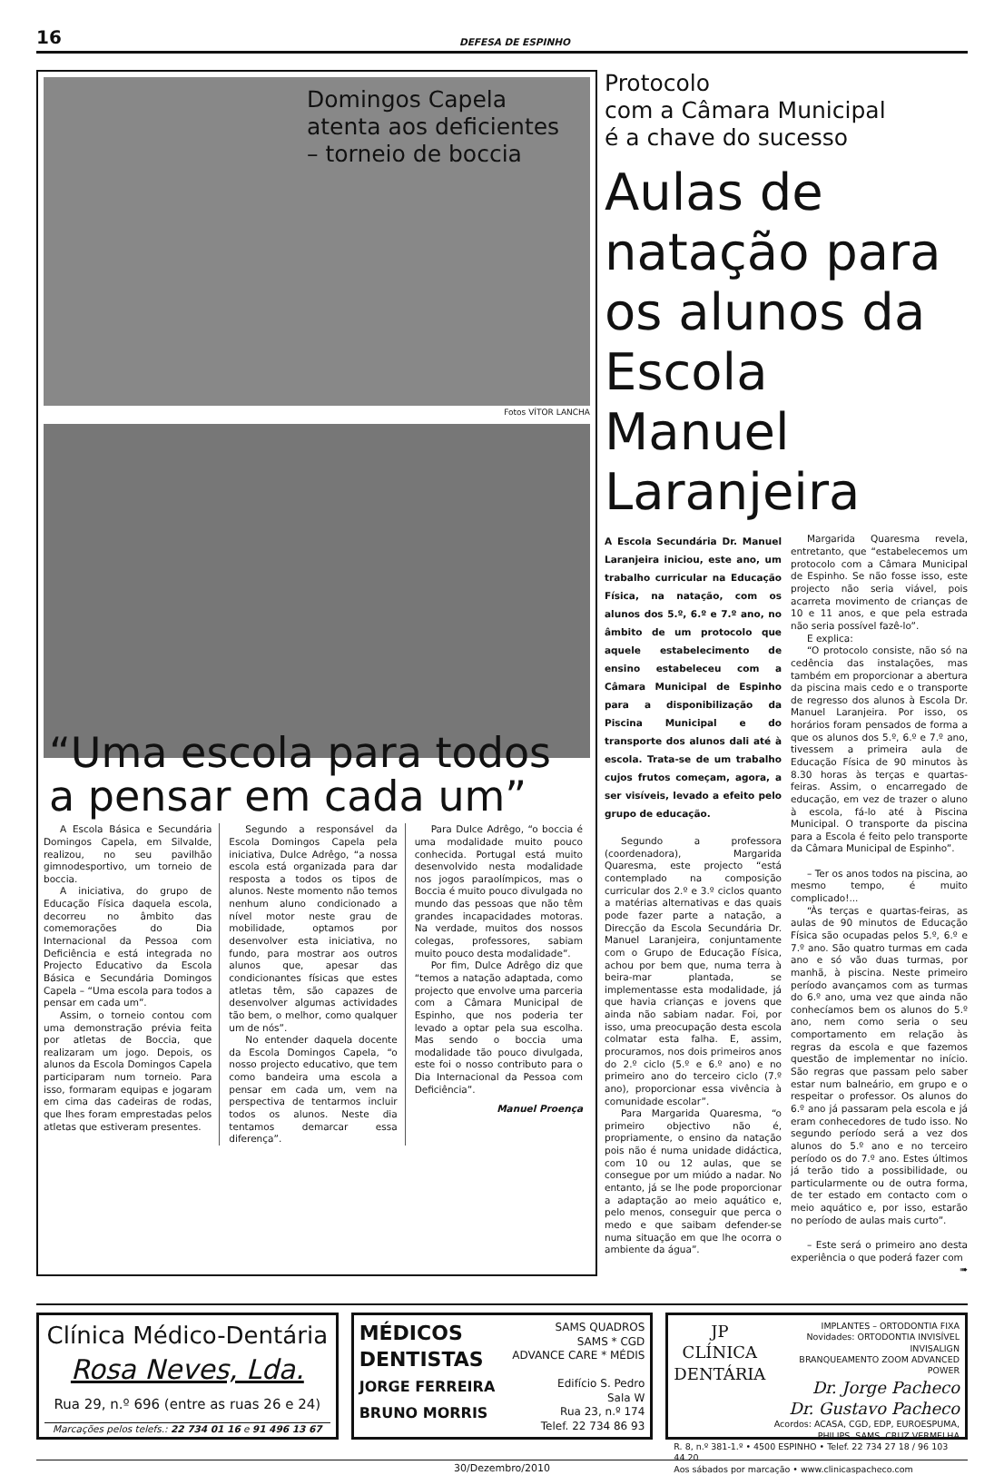16 DEFESA DE ESPINHO
Domingos Capela
atenta aos deficientes
– torneio de boccia
Fotos VÍTOR LANCHA
“Uma escola para todos
a pensar em cada um”
A Escola Básica e Secundária Domingos Capela, em Silvalde, realizou, no seu pavilhão gimnodesportivo, um torneio de boccia.
A iniciativa, do grupo de Educação Física daquela escola, decorreu no âmbito das comemorações do Dia Internacional da Pessoa com Deficiência e está integrada no Projecto Educativo da Escola Básica e Secundária Domingos Capela – “Uma escola para todos a pensar em cada um”.
Assim, o torneio contou com uma demonstração prévia feita por atletas de Boccia, que realizaram um jogo. Depois, os alunos da Escola Domingos Capela participaram num torneio. Para isso, formaram equipas e jogaram em cima das cadeiras de rodas, que lhes foram emprestadas pelos atletas que estiveram presentes.
Segundo a responsável da Escola Domingos Capela pela iniciativa, Dulce Adrêgo, “a nossa escola está organizada para dar resposta a todos os tipos de alunos. Neste momento não temos nenhum aluno condicionado a nível motor neste grau de mobilidade, optamos por desenvolver esta iniciativa, no fundo, para mostrar aos outros alunos que, apesar das condicionantes físicas que estes atletas têm, são capazes de desenvolver algumas actividades tão bem, o melhor, como qualquer um de nós”.
No entender daquela docente da Escola Domingos Capela, “o nosso projecto educativo, que tem como bandeira uma escola a pensar em cada um, vem na perspectiva de tentarmos incluir todos os alunos. Neste dia tentamos demarcar essa diferença”.
Para Dulce Adrêgo, “o boccia é uma modalidade muito pouco conhecida. Portugal está muito desenvolvido nesta modalidade nos jogos paraolímpicos, mas o Boccia é muito pouco divulgada no mundo das pessoas que não têm grandes incapacidades motoras. Na verdade, muitos dos nossos colegas, professores, sabiam muito pouco desta modalidade”.
Por fim, Dulce Adrêgo diz que “temos a natação adaptada, como projecto que envolve uma parceria com a Câmara Municipal de Espinho, que nos poderia ter levado a optar pela sua escolha. Mas sendo o boccia uma modalidade tão pouco divulgada, este foi o nosso contributo para o Dia Internacional da Pessoa com Deficiência”.
Manuel Proença
Protocolo
com a Câmara Municipal
é a chave do sucesso
Aulas de natação para os alunos da Escola Manuel Laranjeira
A Escola Secundária Dr. Manuel Laranjeira iniciou, este ano, um trabalho curricular na Educação Física, na natação, com os alunos dos 5.º, 6.º e 7.º ano, no âmbito de um protocolo que aquele estabelecimento de ensino estabeleceu com a Câmara Municipal de Espinho para a disponibilização da Piscina Municipal e do transporte dos alunos dali até à escola. Trata-se de um trabalho cujos frutos começam, agora, a ser visíveis, levado a efeito pelo grupo de educação.
Segundo a professora (coordenadora), Margarida Quaresma, este projecto “está contemplado na composição curricular dos 2.º e 3.º ciclos quanto a matérias alternativas e das quais pode fazer parte a natação, a Direcção da Escola Secundária Dr. Manuel Laranjeira, conjuntamente com o Grupo de Educação Física, achou por bem que, numa terra à beira-mar plantada, se implementasse esta modalidade, já que havia crianças e jovens que ainda não sabiam nadar. Foi, por isso, uma preocupação desta escola colmatar esta falha. E, assim, procuramos, nos dois primeiros anos do 2.º ciclo (5.º e 6.º ano) e no primeiro ano do terceiro ciclo (7.º ano), proporcionar essa vivência à comunidade escolar”.
Para Margarida Quaresma, “o primeiro objectivo não é, propriamente, o ensino da natação pois não é numa unidade didáctica, com 10 ou 12 aulas, que se consegue por um miúdo a nadar. No entanto, já se lhe pode proporcionar a adaptação ao meio aquático e, pelo menos, conseguir que perca o medo e que saibam defender-se numa situação em que lhe ocorra o ambiente da água”.
Margarida Quaresma revela, entretanto, que “estabelecemos um protocolo com a Câmara Municipal de Espinho. Se não fosse isso, este projecto não seria viável, pois acarreta movimento de crianças de 10 e 11 anos, e que pela estrada não seria possível fazê-lo”.
E explica:
“O protocolo consiste, não só na cedência das instalações, mas também em proporcionar a abertura da piscina mais cedo e o transporte de regresso dos alunos à Escola Dr. Manuel Laranjeira. Por isso, os horários foram pensados de forma a que os alunos dos 5.º, 6.º e 7.º ano, tivessem a primeira aula de Educação Física de 90 minutos às 8.30 horas às terças e quartas-feiras. Assim, o encarregado de educação, em vez de trazer o aluno à escola, fá-lo até à Piscina Municipal. O transporte da piscina para a Escola é feito pelo transporte da Câmara Municipal de Espinho”.
– Ter os anos todos na piscina, ao mesmo tempo, é muito complicado!...
“Às terças e quartas-feiras, as aulas de 90 minutos de Educação Física são ocupadas pelos 5.º, 6.º e 7.º ano. São quatro turmas em cada ano e só vão duas turmas, por manhã, à piscina. Neste primeiro período avançamos com as turmas do 6.º ano, uma vez que ainda não conhecíamos bem os alunos do 5.º ano, nem como seria o seu comportamento em relação às regras da escola e que fazemos questão de implementar no início. São regras que passam pelo saber estar num balneário, em grupo e o respeitar o professor. Os alunos do 6.º ano já passaram pela escola e já eram conhecedores de tudo isso. No segundo período será a vez dos alunos do 5.º ano e no terceiro período os do 7.º ano. Estes últimos já terão tido a possibilidade, ou particularmente ou de outra forma, de ter estado em contacto com o meio aquático e, por isso, estarão no período de aulas mais curto”.
– Este será o primeiro ano desta experiência o que poderá fazer com
➠
Clínica Médico-Dentária
Rosa Neves, Lda.
Rua 29, n.º 696 (entre as ruas 26 e 24)
Marcações pelos telefs.: 22 734 01 16 e 91 496 13 67
MÉDICOS
DENTISTAS
JORGE FERREIRA
BRUNO MORRIS
SAMS QUADROS
SAMS * CGD
ADVANCE CARE * MÉDIS
Edifício S. Pedro
Sala W
Rua 23, n.º 174
Telef. 22 734 86 93
JP
CLÍNICA
DENTÁRIA
IMPLANTES – ORTODONTIA FIXA
Novidades: ORTODONTIA INVISÍVEL INVISALIGN
BRANQUEAMENTO ZOOM ADVANCED POWER
Dr. Jorge Pacheco
Dr. Gustavo Pacheco
Acordos: ACASA, CGD, EDP, EUROESPUMA, PHILIPS, SAMS, CRUZ VERMELHA
R. 8, n.º 381-1.º • 4500 ESPINHO • Telef. 22 734 27 18 / 96 103 44 20
Aos sábados por marcação • www.clinicaspacheco.com
30/Dezembro/2010